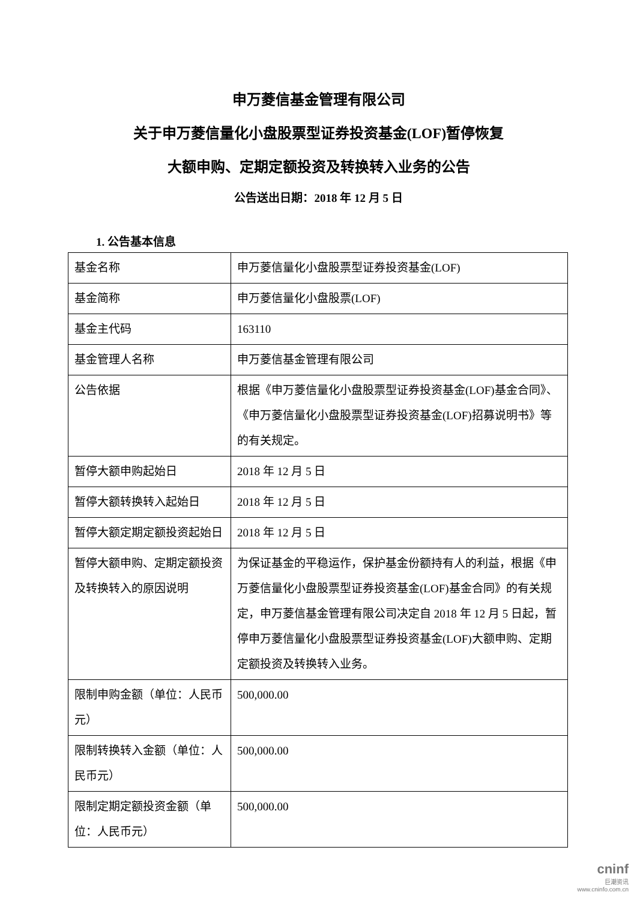申万菱信基金管理有限公司
关于申万菱信量化小盘股票型证券投资基金(LOF)暂停恢复
大额申购、定期定额投资及转换转入业务的公告
公告送出日期：2018 年 12 月 5 日
1. 公告基本信息
| 基金名称 | 申万菱信量化小盘股票型证券投资基金(LOF) |
| 基金简称 | 申万菱信量化小盘股票(LOF) |
| 基金主代码 | 163110 |
| 基金管理人名称 | 申万菱信基金管理有限公司 |
| 公告依据 | 根据《申万菱信量化小盘股票型证券投资基金(LOF)基金合同》、《申万菱信量化小盘股票型证券投资基金(LOF)招募说明书》等的有关规定。 |
| 暂停大额申购起始日 | 2018 年 12 月 5 日 |
| 暂停大额转换转入起始日 | 2018 年 12 月 5 日 |
| 暂停大额定期定额投资起始日 | 2018 年 12 月 5 日 |
| 暂停大额申购、定期定额投资及转换转入的原因说明 | 为保证基金的平稳运作，保护基金份额持有人的利益，根据《申万菱信量化小盘股票型证券投资基金(LOF)基金合同》的有关规定，申万菱信基金管理有限公司决定自 2018 年 12 月 5 日起，暂停申万菱信量化小盘股票型证券投资基金(LOF)大额申购、定期定额投资及转换转入业务。 |
| 限制申购金额（单位：人民币元） | 500,000.00 |
| 限制转换转入金额（单位：人民币元） | 500,000.00 |
| 限制定期定额投资金额（单位：人民币元） | 500,000.00 |
cninf
巨潮资讯
www.cninfo.com.cn